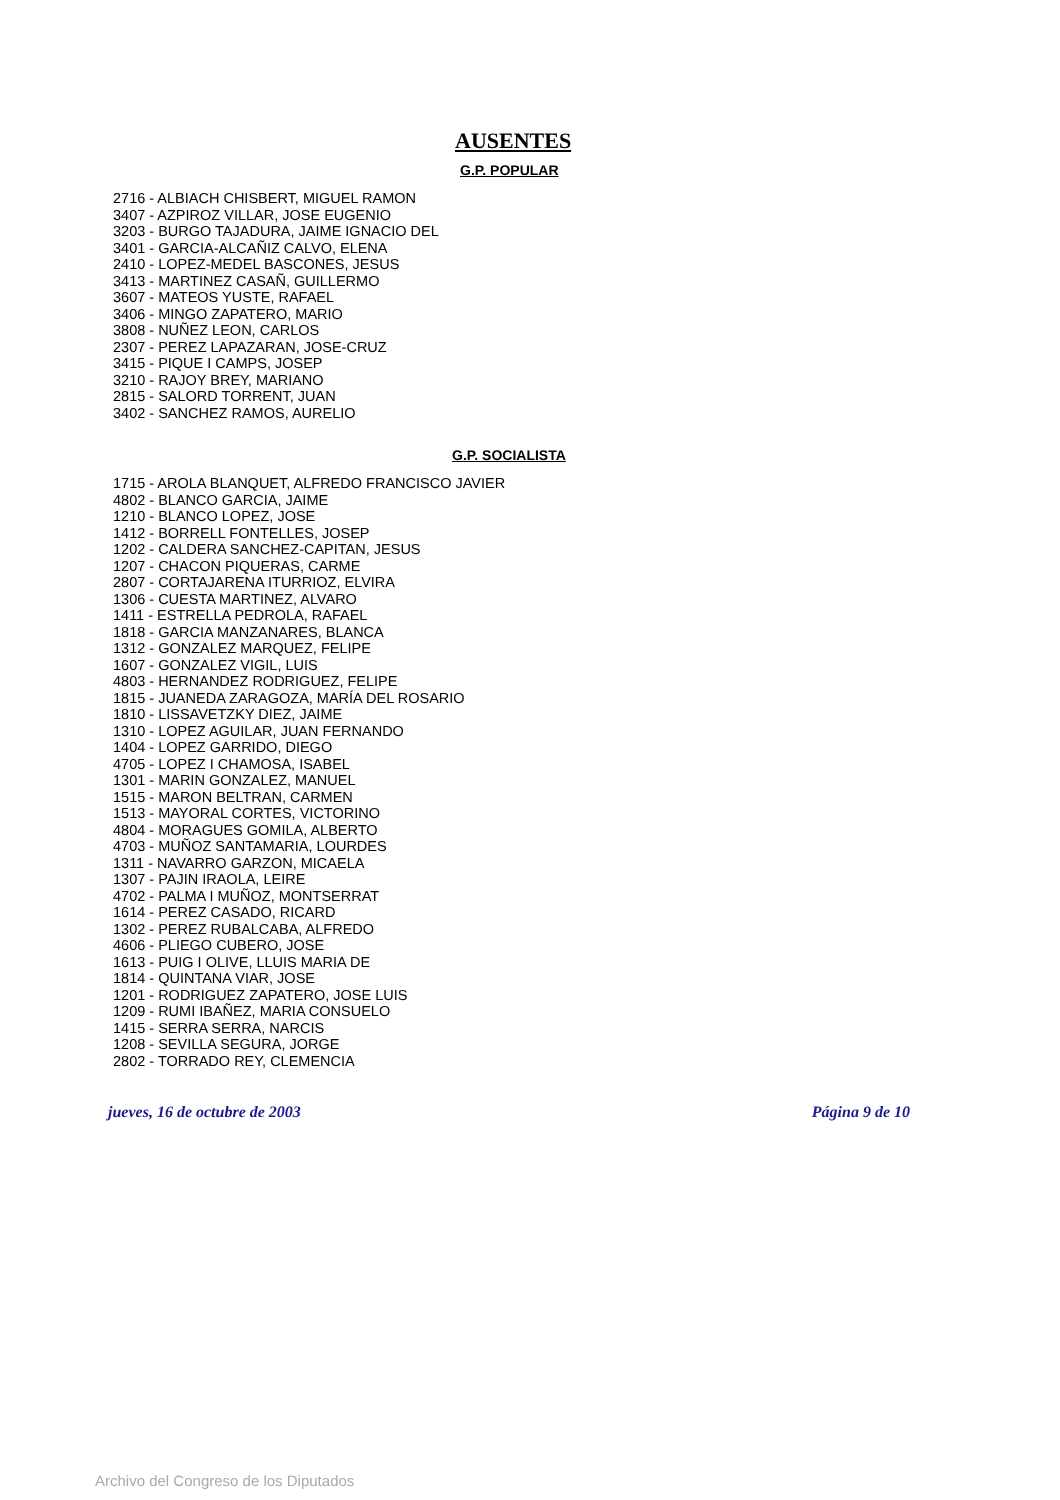AUSENTES
G.P. POPULAR
2716 - ALBIACH CHISBERT, MIGUEL RAMON
3407 - AZPIROZ VILLAR, JOSE EUGENIO
3203 - BURGO TAJADURA, JAIME IGNACIO DEL
3401 - GARCIA-ALCAÑIZ CALVO, ELENA
2410 - LOPEZ-MEDEL BASCONES, JESUS
3413 - MARTINEZ CASAÑ, GUILLERMO
3607 - MATEOS YUSTE, RAFAEL
3406 - MINGO ZAPATERO, MARIO
3808 - NUÑEZ LEON, CARLOS
2307 - PEREZ LAPAZARAN, JOSE-CRUZ
3415 - PIQUE I CAMPS, JOSEP
3210 - RAJOY BREY, MARIANO
2815 - SALORD TORRENT, JUAN
3402 - SANCHEZ RAMOS, AURELIO
G.P. SOCIALISTA
1715 - AROLA BLANQUET, ALFREDO FRANCISCO JAVIER
4802 - BLANCO GARCIA, JAIME
1210 - BLANCO LOPEZ, JOSE
1412 - BORRELL FONTELLES, JOSEP
1202 - CALDERA SANCHEZ-CAPITAN, JESUS
1207 - CHACON PIQUERAS, CARME
2807 - CORTAJARENA ITURRIOZ, ELVIRA
1306 - CUESTA MARTINEZ, ALVARO
1411 - ESTRELLA PEDROLA, RAFAEL
1818 - GARCIA MANZANARES, BLANCA
1312 - GONZALEZ MARQUEZ, FELIPE
1607 - GONZALEZ VIGIL, LUIS
4803 - HERNANDEZ RODRIGUEZ, FELIPE
1815 - JUANEDA ZARAGOZA, MARÍA DEL ROSARIO
1810 - LISSAVETZKY DIEZ, JAIME
1310 - LOPEZ AGUILAR, JUAN FERNANDO
1404 - LOPEZ GARRIDO, DIEGO
4705 - LOPEZ I CHAMOSA, ISABEL
1301 - MARIN GONZALEZ, MANUEL
1515 - MARON BELTRAN, CARMEN
1513 - MAYORAL CORTES, VICTORINO
4804 - MORAGUES GOMILA, ALBERTO
4703 - MUÑOZ SANTAMARIA, LOURDES
1311 - NAVARRO GARZON, MICAELA
1307 - PAJIN IRAOLA, LEIRE
4702 - PALMA I MUÑOZ, MONTSERRAT
1614 - PEREZ CASADO, RICARD
1302 - PEREZ RUBALCABA, ALFREDO
4606 - PLIEGO CUBERO, JOSE
1613 - PUIG I OLIVE, LLUIS MARIA DE
1814 - QUINTANA VIAR, JOSE
1201 - RODRIGUEZ ZAPATERO, JOSE LUIS
1209 - RUMI IBAÑEZ, MARIA CONSUELO
1415 - SERRA SERRA, NARCIS
1208 - SEVILLA SEGURA, JORGE
2802 - TORRADO REY, CLEMENCIA
jueves, 16 de octubre de 2003 Página 9 de 10
Archivo del Congreso de los Diputados